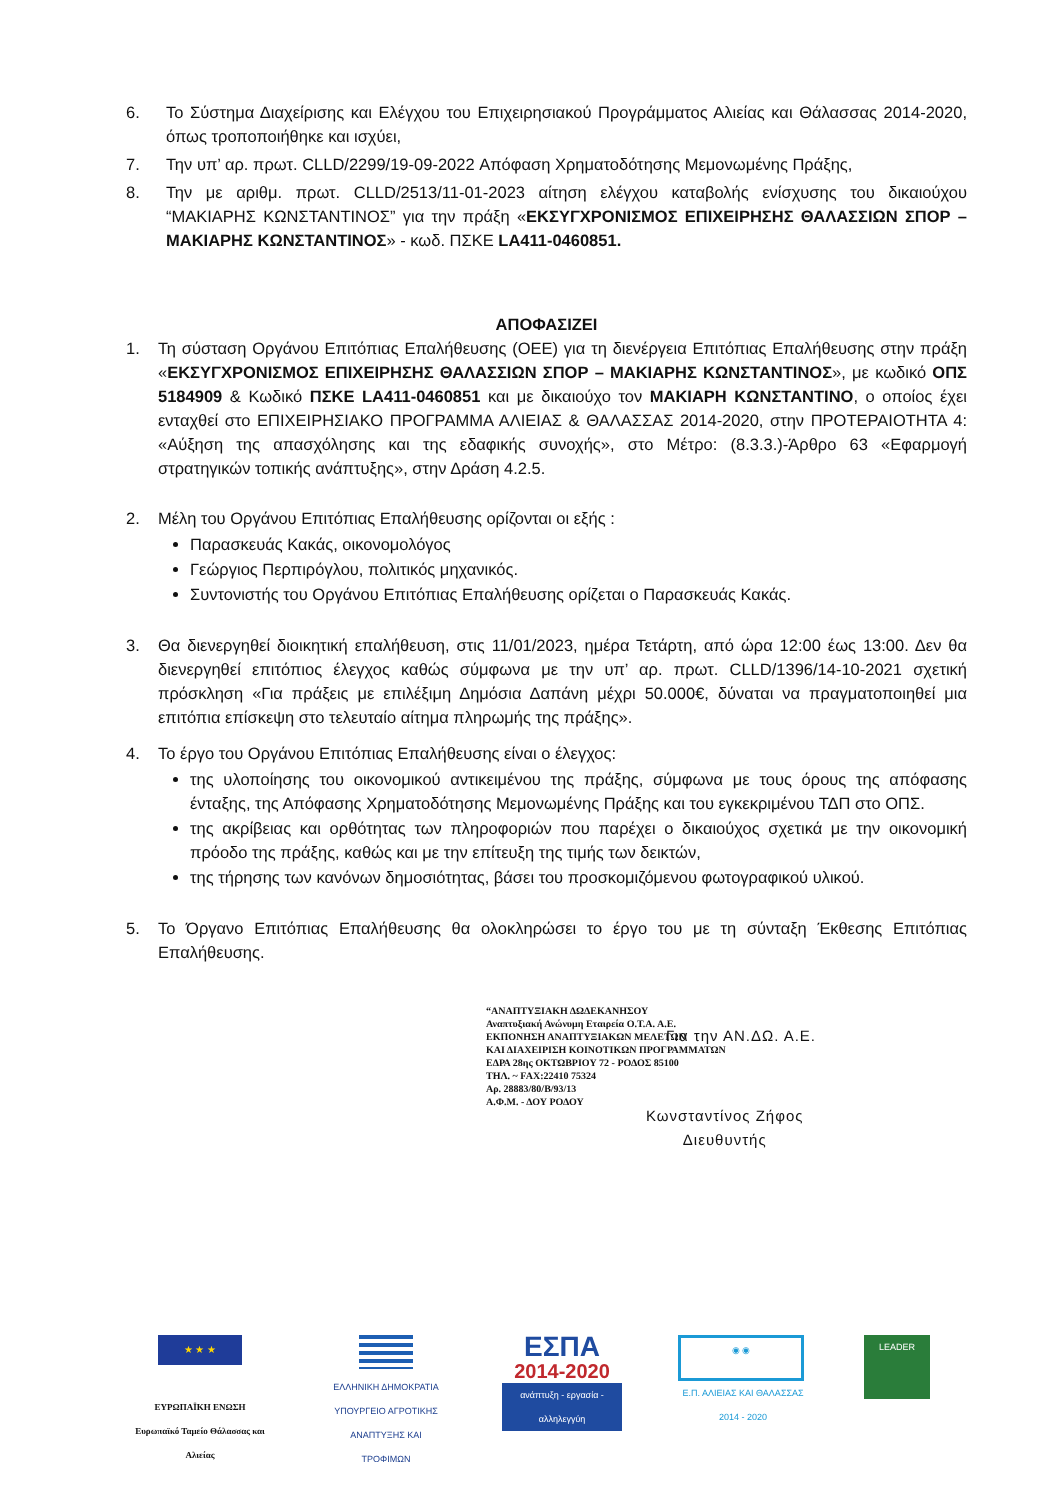6. Το Σύστημα Διαχείρισης και Ελέγχου του Επιχειρησιακού Προγράμματος Αλιείας και Θάλασσας 2014-2020, όπως τροποποιήθηκε και ισχύει,
7. Την υπ’ αρ. πρωτ. CLLD/2299/19-09-2022 Απόφαση Χρηματοδότησης Μεμονωμένης Πράξης,
8. Την με αριθμ. πρωτ. CLLD/2513/11-01-2023 αίτηση ελέγχου καταβολής ενίσχυσης του δικαιούχου “ΜΑΚΙΑΡΗΣ ΚΩΝΣΤΑΝΤΙΝΟΣ” για την πράξη «ΕΚΣΥΓΧΡΟΝΙΣΜΟΣ ΕΠΙΧΕΙΡΗΣΗΣ ΘΑΛΑΣΣΙΩΝ ΣΠΟΡ – ΜΑΚΙΑΡΗΣ ΚΩΝΣΤΑΝΤΙΝΟΣ» - κωδ. ΠΣΚΕ LA411-0460851.
ΑΠΟΦΑΣΙΖΕΙ
1. Τη σύσταση Οργάνου Επιτόπιας Επαλήθευσης (ΟΕΕ) για τη διενέργεια Επιτόπιας Επαλήθευσης στην πράξη «ΕΚΣΥΓΧΡΟΝΙΣΜΟΣ ΕΠΙΧΕΙΡΗΣΗΣ ΘΑΛΑΣΣΙΩΝ ΣΠΟΡ – ΜΑΚΙΑΡΗΣ ΚΩΝΣΤΑΝΤΙΝΟΣ», με κωδικό ΟΠΣ 5184909 & Κωδικό ΠΣΚΕ LA411-0460851 και με δικαιούχο τον ΜΑΚΙΑΡΗ ΚΩΝΣΤΑΝΤΙΝΟ, ο οποίος έχει ενταχθεί στο ΕΠΙΧΕΙΡΗΣΙΑΚΟ ΠΡΟΓΡΑΜΜΑ ΑΛΙΕΙΑΣ & ΘΑΛΑΣΣΑΣ 2014-2020, στην ΠΡΟΤΕΡΑΙΟΤΗΤΑ 4: «Αύξηση της απασχόλησης και της εδαφικής συνοχής», στο Μέτρο: (8.3.3.)-Άρθρο 63 «Εφαρμογή στρατηγικών τοπικής ανάπτυξης», στην Δράση 4.2.5.
2. Μέλη του Οργάνου Επιτόπιας Επαλήθευσης ορίζονται οι εξής :
Παρασκευάς Κακάς, οικονομολόγος
Γεώργιος Περπιρόγλου, πολιτικός μηχανικός.
Συντονιστής του Οργάνου Επιτόπιας Επαλήθευσης ορίζεται ο Παρασκευάς Κακάς.
3. Θα διενεργηθεί διοικητική επαλήθευση, στις 11/01/2023, ημέρα Τετάρτη, από ώρα 12:00 έως 13:00. Δεν θα διενεργηθεί επιτόπιος έλεγχος καθώς σύμφωνα με την υπ’ αρ. πρωτ. CLLD/1396/14-10-2021 σχετική πρόσκληση «Για πράξεις με επιλέξιμη Δημόσια Δαπάνη μέχρι 50.000€, δύναται να πραγματοποιηθεί μια επιτόπια επίσκεψη στο τελευταίο αίτημα πληρωμής της πράξης».
4. Το έργο του Οργάνου Επιτόπιας Επαλήθευσης είναι ο έλεγχος:
της υλοποίησης του οικονομικού αντικειμένου της πράξης, σύμφωνα με τους όρους της απόφασης ένταξης, της Απόφασης Χρηματοδότησης Μεμονωμένης Πράξης και του εγκεκριμένου ΤΔΠ στο ΟΠΣ.
της ακρίβειας και ορθότητας των πληροφοριών που παρέχει ο δικαιούχος σχετικά με την οικονομική πρόοδο της πράξης, καθώς και με την επίτευξη της τιμής των δεικτών,
της τήρησης των κανόνων δημοσιότητας, βάσει του προσκομιζόμενου φωτογραφικού υλικού.
5. Το Όργανο Επιτόπιας Επαλήθευσης θα ολοκληρώσει το έργο του με τη σύνταξη Έκθεσης Επιτόπιας Επαλήθευσης.
“ΑΝΑΠΤΥΞΙΑΚΗ ΔΩΔΕΚΑΝΗΣΟΥ
Αναπτυξιακή Ανώνυμη Εταιρεία Ο.Τ.Α. Α.Ε.
ΕΚΠΟΝΗΣΗ ΑΝΑΠΤΥΞΙΑΚΩΝ ΜΕΛΕΤΩΝ
ΚΑΙ ΔΙΑΧΕΙΡΙΣΗ ΚΟΙΝΟΤΙΚΩΝ ΠΡΟΓΡΑΜΜΑΤΩΝ
ΕΔΡΑ 28ης ΟΚΤΩΒΡΙΟΥ 72 - ΡΟΔΟΣ 85100
ΤΗΛ. ~ FAX:22410 75324
Αρ. 28883/80/Β/93/13
Α.Φ.Μ. - ΔΟΥ ΡΟΔΟΥ
Για την ΑΝ.ΔΩ. Α.Ε.
Κωνσταντίνος Ζήφος
Διευθυντής
★ ★ ★
ΕΥΡΩΠΑΪΚΗ ΕΝΩΣΗ
Ευρωπαϊκό Ταμείο Θάλασσας και Αλιείας
ΕΛΛΗΝΙΚΗ ΔΗΜΟΚΡΑΤΙΑ
ΥΠΟΥΡΓΕΙΟ ΑΓΡΟΤΙΚΗΣ ΑΝΑΠΤΥΞΗΣ ΚΑΙ ΤΡΟΦΙΜΩΝ
ΕΣΠΑ
2014-2020
ανάπτυξη - εργασία - αλληλεγγύη
◉ ◉
Ε.Π. ΑΛΙΕΙΑΣ ΚΑΙ ΘΑΛΑΣΣΑΣ
2014 - 2020
LEADER